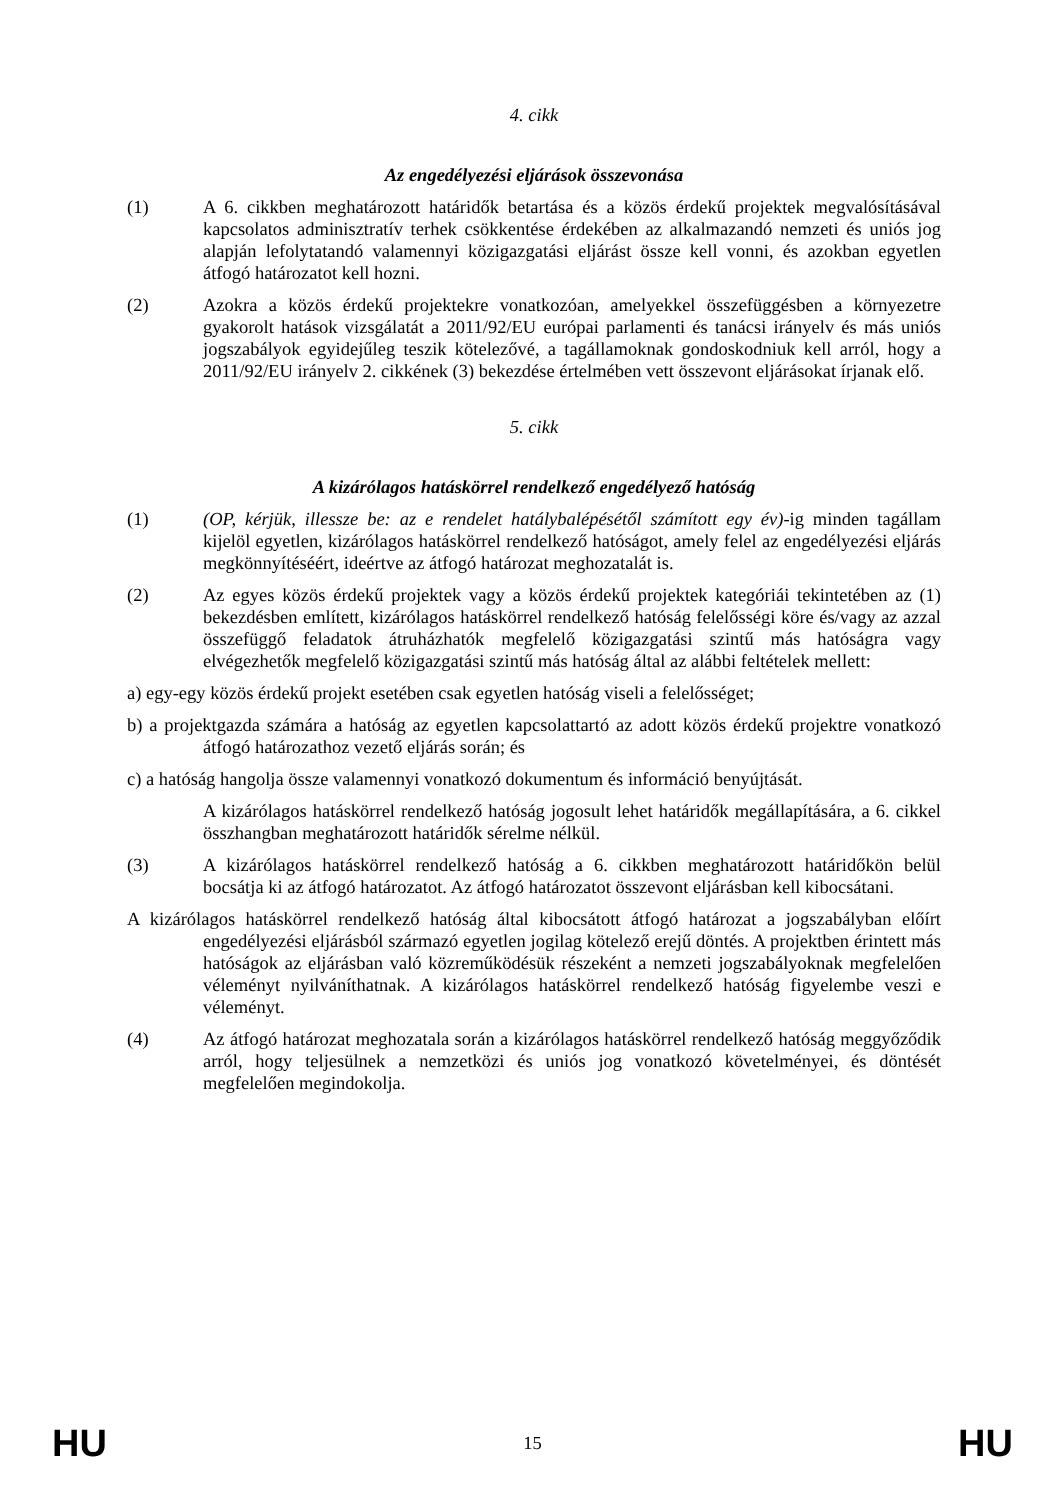4. cikk
Az engedélyezési eljárások összevonása
(1) A 6. cikkben meghatározott határidők betartása és a közös érdekű projektek megvalósításával kapcsolatos adminisztratív terhek csökkentése érdekében az alkalmazandó nemzeti és uniós jog alapján lefolytatandó valamennyi közigazgatási eljárást össze kell vonni, és azokban egyetlen átfogó határozatot kell hozni.
(2) Azokra a közös érdekű projektekre vonatkozóan, amelyekkel összefüggésben a környezetre gyakorolt hatások vizsgálatát a 2011/92/EU európai parlamenti és tanácsi irányelv és más uniós jogszabályok egyidejűleg teszik kötelezővé, a tagállamoknak gondoskodniuk kell arról, hogy a 2011/92/EU irányelv 2. cikkének (3) bekezdése értelmében vett összevont eljárásokat írjanak elő.
5. cikk
A kizárólagos hatáskörrel rendelkező engedélyező hatóság
(1) (OP, kérjük, illessze be: az e rendelet hatálybalépésétől számított egy év)-ig minden tagállam kijelöl egyetlen, kizárólagos hatáskörrel rendelkező hatóságot, amely felel az engedélyezési eljárás megkönnyítéséért, ideértve az átfogó határozat meghozatalát is.
(2) Az egyes közös érdekű projektek vagy a közös érdekű projektek kategóriái tekintetében az (1) bekezdésben említett, kizárólagos hatáskörrel rendelkező hatóság felelősségi köre és/vagy az azzal összefüggő feladatok átruházhatók megfelelő közigazgatási szintű más hatóságra vagy elvégezhetők megfelelő közigazgatási szintű más hatóság által az alábbi feltételek mellett:
a) egy-egy közös érdekű projekt esetében csak egyetlen hatóság viseli a felelősséget;
b) a projektgazda számára a hatóság az egyetlen kapcsolattartó az adott közös érdekű projektre vonatkozó átfogó határozathoz vezető eljárás során; és
c) a hatóság hangolja össze valamennyi vonatkozó dokumentum és információ benyújtását.
A kizárólagos hatáskörrel rendelkező hatóság jogosult lehet határidők megállapítására, a 6. cikkel összhangban meghatározott határidők sérelme nélkül.
(3) A kizárólagos hatáskörrel rendelkező hatóság a 6. cikkben meghatározott határidőkön belül bocsátja ki az átfogó határozatot. Az átfogó határozatot összevont eljárásban kell kibocsátani.
A kizárólagos hatáskörrel rendelkező hatóság által kibocsátott átfogó határozat a jogszabályban előírt engedélyezési eljárásból származó egyetlen jogilag kötelező erejű döntés. A projektben érintett más hatóságok az eljárásban való közreműködésük részeként a nemzeti jogszabályoknak megfelelően véleményt nyilváníthatnak. A kizárólagos hatáskörrel rendelkező hatóság figyelembe veszi e véleményt.
(4) Az átfogó határozat meghozatala során a kizárólagos hatáskörrel rendelkező hatóság meggyőződik arról, hogy teljesülnek a nemzetközi és uniós jog vonatkozó követelményei, és döntését megfelelően megindokolja.
HU 15 HU